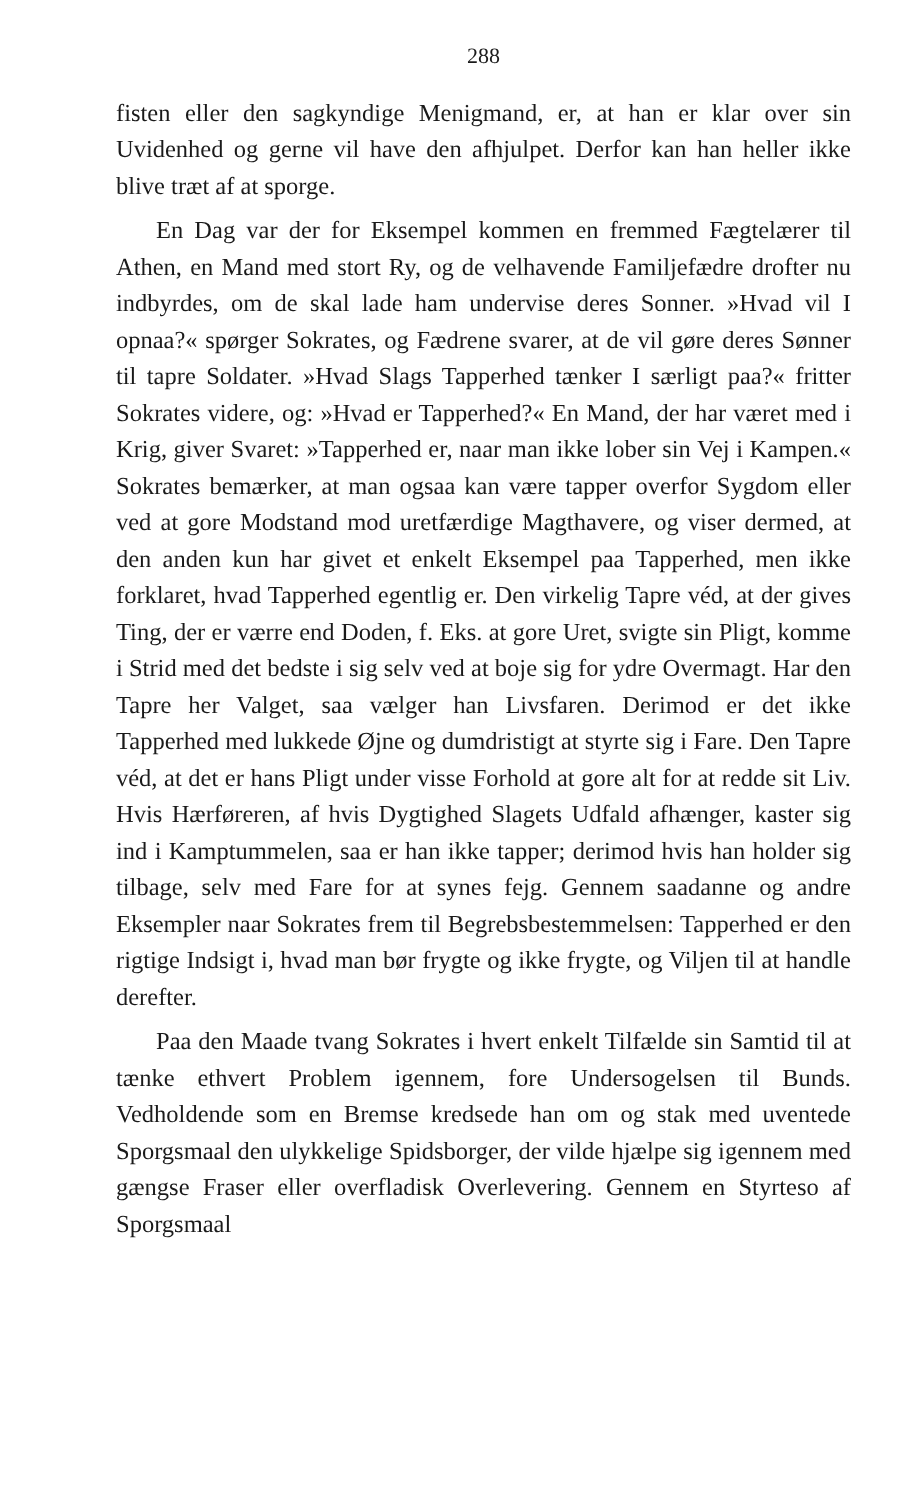288
fisten eller den sagkyndige Menigmand, er, at han er klar over sin Uvidenhed og gerne vil have den afhjulpet. Derfor kan han heller ikke blive træt af at sporge.
En Dag var der for Eksempel kommen en fremmed Fægtelærer til Athen, en Mand med stort Ry, og de velhavende Familjefædre drofter nu indbyrdes, om de skal lade ham undervise deres Sonner. »Hvad vil I opnaa?« spørger Sokrates, og Fædrene svarer, at de vil gøre deres Sønner til tapre Soldater. »Hvad Slags Tapperhed tænker I særligt paa?« fritter Sokrates videre, og: »Hvad er Tapperhed?« En Mand, der har været med i Krig, giver Svaret: »Tapperhed er, naar man ikke lober sin Vej i Kampen.« Sokrates bemærker, at man ogsaa kan være tapper overfor Sygdom eller ved at gore Modstand mod uretfærdige Magthavere, og viser dermed, at den anden kun har givet et enkelt Eksempel paa Tapperhed, men ikke forklaret, hvad Tapperhed egentlig er. Den virkelig Tapre véd, at der gives Ting, der er værre end Doden, f. Eks. at gore Uret, svigte sin Pligt, komme i Strid med det bedste i sig selv ved at boje sig for ydre Overmagt. Har den Tapre her Valget, saa vælger han Livsfaren. Derimod er det ikke Tapperhed med lukkede Øjne og dumdristigt at styrte sig i Fare. Den Tapre véd, at det er hans Pligt under visse Forhold at gore alt for at redde sit Liv. Hvis Hærføreren, af hvis Dygtighed Slagets Udfald afhænger, kaster sig ind i Kamptummelen, saa er han ikke tapper; derimod hvis han holder sig tilbage, selv med Fare for at synes fejg. Gennem saadanne og andre Eksempler naar Sokrates frem til Begrebsbestemmelsen: Tapperhed er den rigtige Indsigt i, hvad man bør frygte og ikke frygte, og Viljen til at handle derefter.
Paa den Maade tvang Sokrates i hvert enkelt Tilfælde sin Samtid til at tænke ethvert Problem igennem, fore Undersogelsen til Bunds. Vedholdende som en Bremse kredsede han om og stak med uventede Sporgsmaal den ulykkelige Spidsborger, der vilde hjælpe sig igennem med gængse Fraser eller overfladisk Overlevering. Gennem en Styrteso af Sporgsmaal